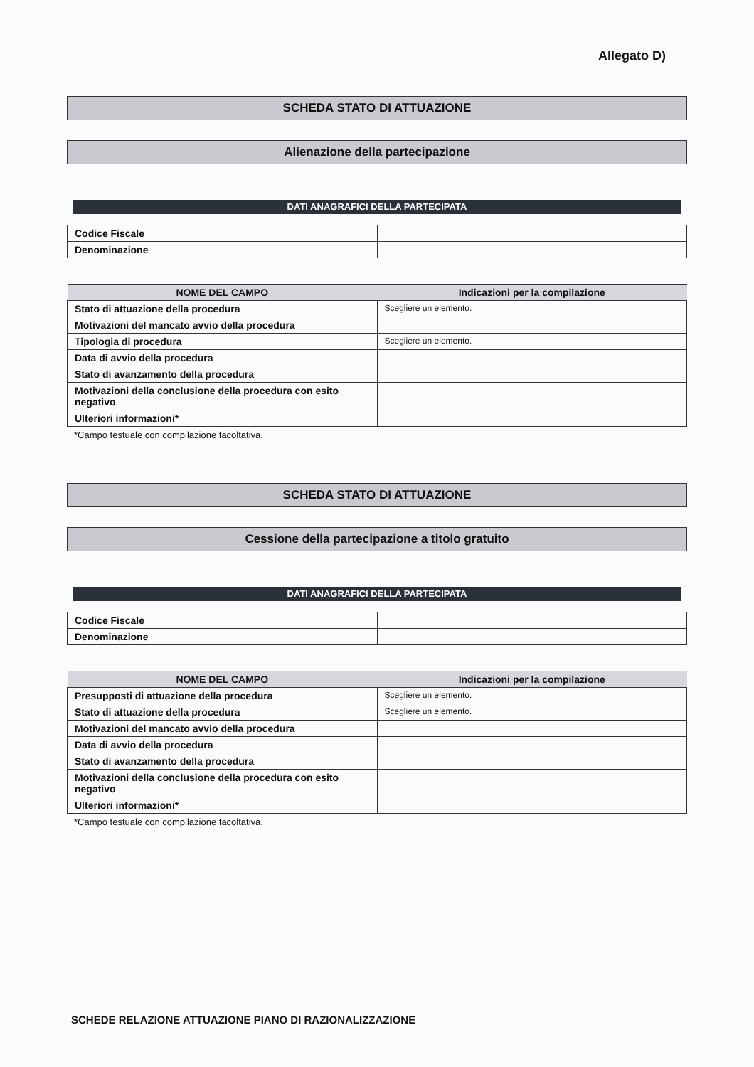Allegato D)
SCHEDA STATO DI ATTUAZIONE
Alienazione della partecipazione
DATI ANAGRAFICI DELLA PARTECIPATA
| Codice Fiscale | |
| Denominazione | |
| NOME DEL CAMPO | Indicazioni per la compilazione |
| --- | --- |
| Stato di attuazione della procedura | Scegliere un elemento. |
| Motivazioni del mancato avvio della procedura | |
| Tipologia di procedura | Scegliere un elemento. |
| Data di avvio della procedura | |
| Stato di avanzamento della procedura | |
| Motivazioni della conclusione della procedura con esito negativo | |
| Ulteriori informazioni* | |
*Campo testuale con compilazione facoltativa.
SCHEDA STATO DI ATTUAZIONE
Cessione della partecipazione a titolo gratuito
DATI ANAGRAFICI DELLA PARTECIPATA
| Codice Fiscale | |
| Denominazione | |
| NOME DEL CAMPO | Indicazioni per la compilazione |
| --- | --- |
| Presupposti di attuazione della procedura | Scegliere un elemento. |
| Stato di attuazione della procedura | Scegliere un elemento. |
| Motivazioni del mancato avvio della procedura | |
| Data di avvio della procedura | |
| Stato di avanzamento della procedura | |
| Motivazioni della conclusione della procedura con esito negativo | |
| Ulteriori informazioni* | |
*Campo testuale con compilazione facoltativa.
SCHEDE RELAZIONE ATTUAZIONE PIANO DI RAZIONALIZZAZIONE